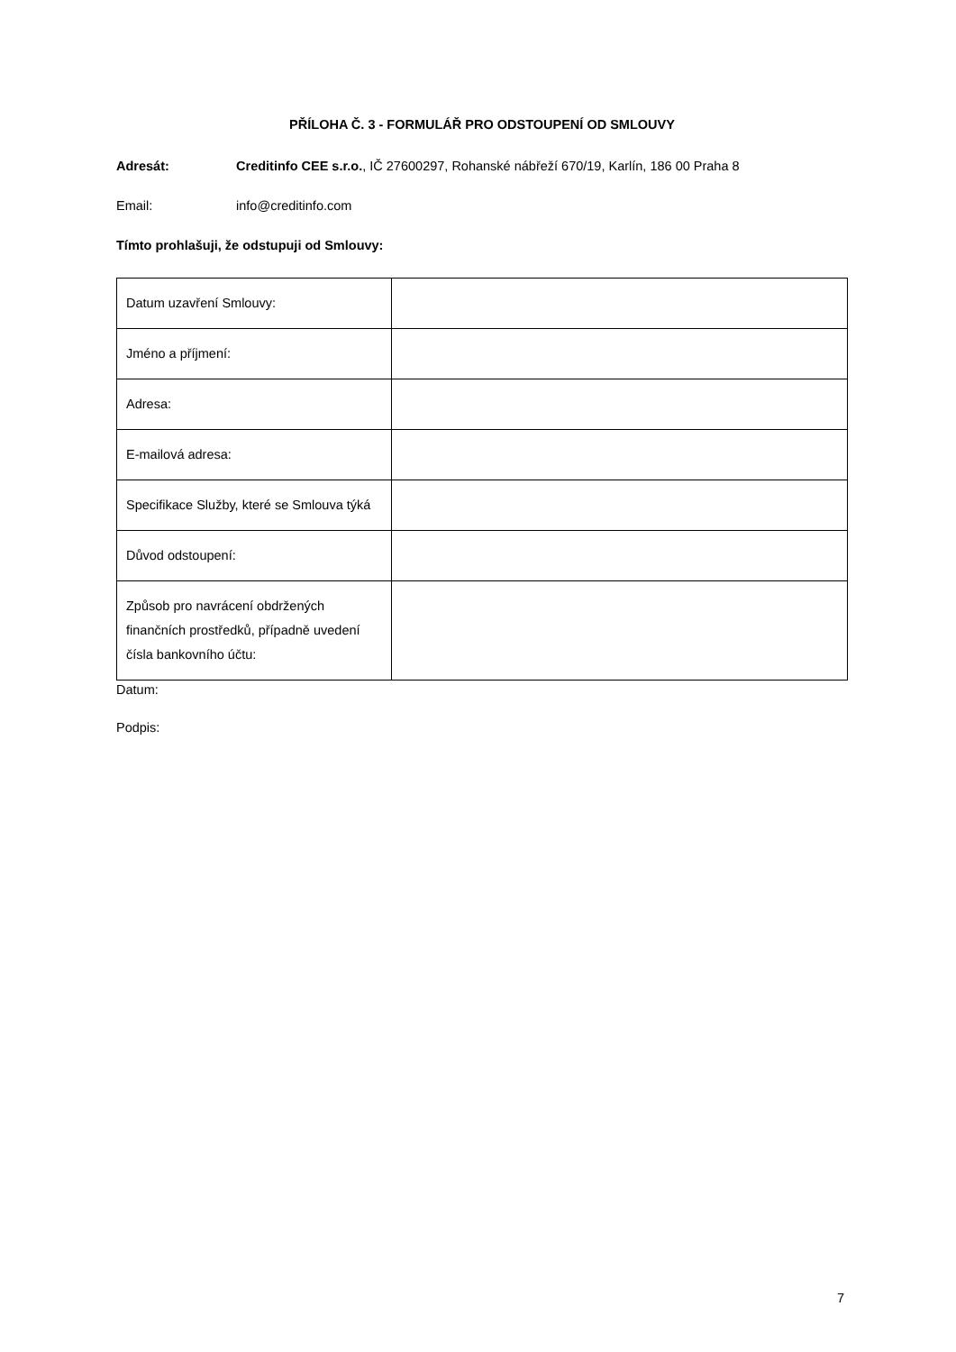PŘÍLOHA Č. 3 - FORMULÁŘ PRO ODSTOUPENÍ OD SMLOUVY
Adresát: Creditinfo CEE s.r.o., IČ 27600297, Rohanské nábřeží 670/19, Karlín, 186 00 Praha 8
Email: info@creditinfo.com
Tímto prohlašuji, že odstupuji od Smlouvy:
| Datum uzavření Smlouvy: | |
| Jméno a příjmení: | |
| Adresa: | |
| E-mailová adresa: | |
| Specifikace Služby, které se Smlouva týká | |
| Důvod odstoupení: | |
| Způsob pro navrácení obdržených finančních prostředků, případně uvedení čísla bankovního účtu: | |
Datum:
Podpis:
7